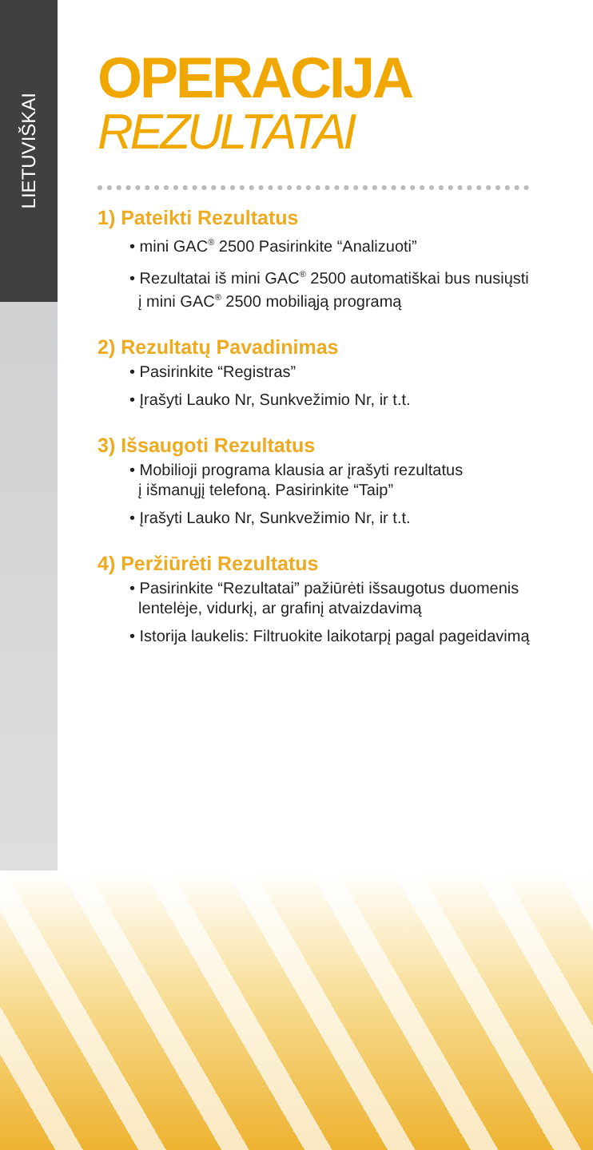LIETUVIŠKAI
OPERACIJA
REZULTATAI
1) Pateikti Rezultatus
• mini GAC<sup>®</sup> 2500 Pasirinkite “Analizuoti”
• Rezultatai iš mini GAC<sup>®</sup> 2500 automatiškai bus nusiųsti
į mini GAC<sup>®</sup> 2500 mobiliąją programą
2) Rezultatų Pavadinimas
• Pasirinkite “Registras”
• Įrašyti Lauko Nr, Sunkvežimio Nr, ir t.t.
3) Išsaugoti Rezultatus
• Mobilioji programa klausia ar įrašyti rezultatus
į išmanųjį telefoną. Pasirinkite “Taip”
• Įrašyti Lauko Nr, Sunkvežimio Nr, ir t.t.
4) Peržiūrėti Rezultatus
• Pasirinkite “Rezultatai” pažiūrėti išsaugotus duomenis
lentelėje, vidurkį, ar grafinį atvaizdavimą
• Istorija laukelis: Filtruokite laikotarpį pagal pageidavimą